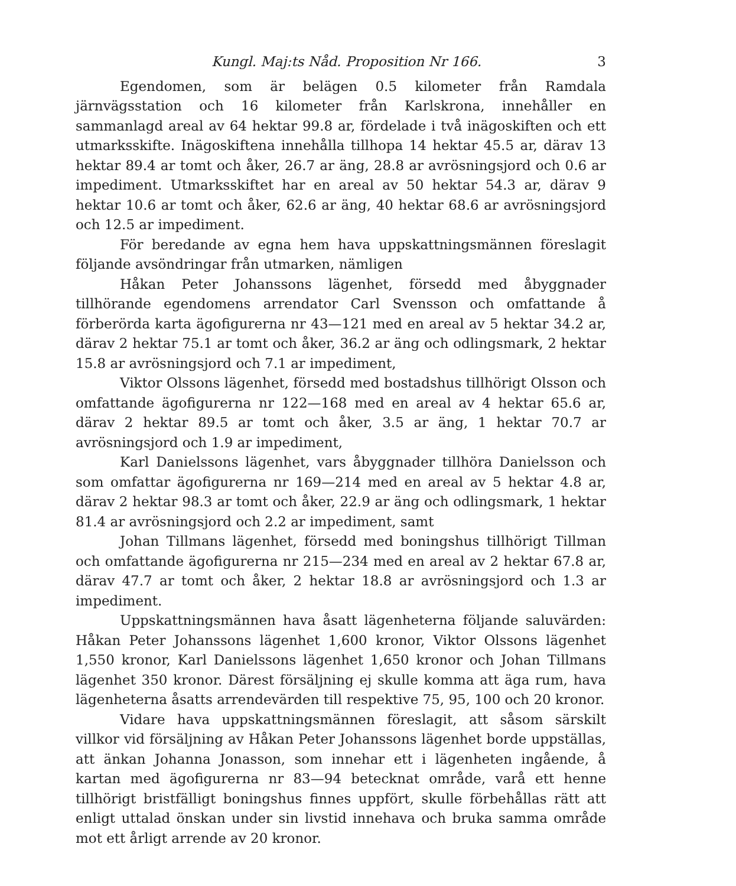Kungl. Maj:ts Nåd. Proposition Nr 166. 3
Egendomen, som är belägen 0.5 kilometer från Ramdala järnvägsstation och 16 kilometer från Karlskrona, innehåller en sammanlagd areal av 64 hektar 99.8 ar, fördelade i två inägoskiften och ett utmarksskifte. Inägoskiftena innehålla tillhopa 14 hektar 45.5 ar, därav 13 hektar 89.4 ar tomt och åker, 26.7 ar äng, 28.8 ar avrösningsjord och 0.6 ar impediment. Utmarksskiftet har en areal av 50 hektar 54.3 ar, därav 9 hektar 10.6 ar tomt och åker, 62.6 ar äng, 40 hektar 68.6 ar avrösningsjord och 12.5 ar impediment.
För beredande av egna hem hava uppskattningsmännen föreslagit följande avsöndringar från utmarken, nämligen
Håkan Peter Johanssons lägenhet, försedd med åbyggnader tillhörande egendomens arrendator Carl Svensson och omfattande å förberörda karta ägofigurerna nr 43—121 med en areal av 5 hektar 34.2 ar, därav 2 hektar 75.1 ar tomt och åker, 36.2 ar äng och odlingsmark, 2 hektar 15.8 ar avrösningsjord och 7.1 ar impediment,
Viktor Olssons lägenhet, försedd med bostadshus tillhörigt Olsson och omfattande ägofigurerna nr 122—168 med en areal av 4 hektar 65.6 ar, därav 2 hektar 89.5 ar tomt och åker, 3.5 ar äng, 1 hektar 70.7 ar avrösningsjord och 1.9 ar impediment,
Karl Danielssons lägenhet, vars åbyggnader tillhöra Danielsson och som omfattar ägofigurerna nr 169—214 med en areal av 5 hektar 4.8 ar, därav 2 hektar 98.3 ar tomt och åker, 22.9 ar äng och odlingsmark, 1 hektar 81.4 ar avrösningsjord och 2.2 ar impediment, samt
Johan Tillmans lägenhet, försedd med boningshus tillhörigt Tillman och omfattande ägofigurerna nr 215—234 med en areal av 2 hektar 67.8 ar, därav 47.7 ar tomt och åker, 2 hektar 18.8 ar avrösningsjord och 1.3 ar impediment.
Uppskattningsmännen hava åsatt lägenheterna följande saluvärden: Håkan Peter Johanssons lägenhet 1,600 kronor, Viktor Olssons lägenhet 1,550 kronor, Karl Danielssons lägenhet 1,650 kronor och Johan Tillmans lägenhet 350 kronor. Därest försäljning ej skulle komma att äga rum, hava lägenheterna åsatts arrendevärden till respektive 75, 95, 100 och 20 kronor.
Vidare hava uppskattningsmännen föreslagit, att såsom särskilt villkor vid försäljning av Håkan Peter Johanssons lägenhet borde uppställas, att änkan Johanna Jonasson, som innehar ett i lägenheten ingående, å kartan med ägofigurerna nr 83—94 betecknat område, varå ett henne tillhörigt bristfälligt boningshus finnes uppfört, skulle förbehållas rätt att enligt uttalad önskan under sin livstid innehava och bruka samma område mot ett årligt arrende av 20 kronor.